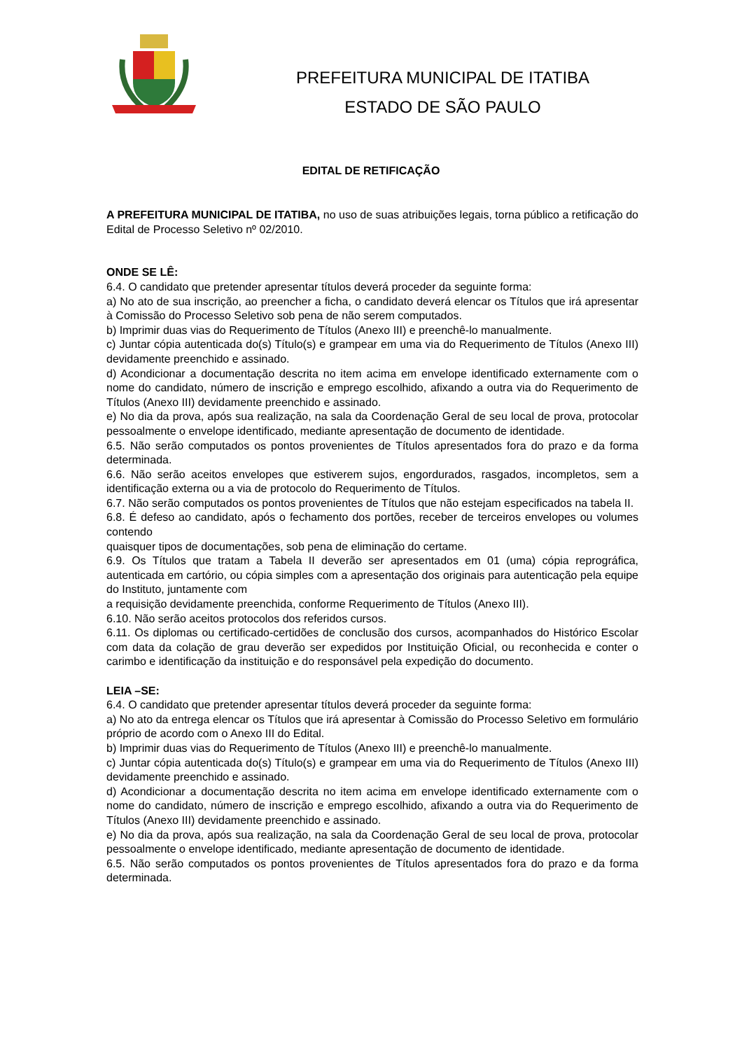PREFEITURA MUNICIPAL DE ITATIBA
ESTADO DE SÃO PAULO
EDITAL DE RETIFICAÇÃO
A PREFEITURA MUNICIPAL DE ITATIBA, no uso de suas atribuições legais, torna público a retificação do Edital de Processo Seletivo nº 02/2010.
ONDE SE LÊ:
6.4. O candidato que pretender apresentar títulos deverá proceder da seguinte forma:
a) No ato de sua inscrição, ao preencher a ficha, o candidato deverá elencar os Títulos que irá apresentar à Comissão do Processo Seletivo sob pena de não serem computados.
b) Imprimir duas vias do Requerimento de Títulos (Anexo III) e preenchê-lo manualmente.
c) Juntar cópia autenticada do(s) Título(s) e grampear em uma via do Requerimento de Títulos (Anexo III) devidamente preenchido e assinado.
d) Acondicionar a documentação descrita no item acima em envelope identificado externamente com o nome do candidato, número de inscrição e emprego escolhido, afixando a outra via do Requerimento de Títulos (Anexo III) devidamente preenchido e assinado.
e) No dia da prova, após sua realização, na sala da Coordenação Geral de seu local de prova, protocolar pessoalmente o envelope identificado, mediante apresentação de documento de identidade.
6.5. Não serão computados os pontos provenientes de Títulos apresentados fora do prazo e da forma determinada.
6.6. Não serão aceitos envelopes que estiverem sujos, engordurados, rasgados, incompletos, sem a identificação externa ou a via de protocolo do Requerimento de Títulos.
6.7. Não serão computados os pontos provenientes de Títulos que não estejam especificados na tabela II.
6.8. É defeso ao candidato, após o fechamento dos portões, receber de terceiros envelopes ou volumes contendo
quaisquer tipos de documentações, sob pena de eliminação do certame.
6.9. Os Títulos que tratam a Tabela II deverão ser apresentados em 01 (uma) cópia reprográfica, autenticada em cartório, ou cópia simples com a apresentação dos originais para autenticação pela equipe do Instituto, juntamente com
a requisição devidamente preenchida, conforme Requerimento de Títulos (Anexo III).
6.10. Não serão aceitos protocolos dos referidos cursos.
6.11. Os diplomas ou certificado-certidões de conclusão dos cursos, acompanhados do Histórico Escolar com data da colação de grau deverão ser expedidos por Instituição Oficial, ou reconhecida e conter o carimbo e identificação da instituição e do responsável pela expedição do documento.
LEIA –SE:
6.4. O candidato que pretender apresentar títulos deverá proceder da seguinte forma:
a) No ato da entrega elencar os Títulos que irá apresentar à Comissão do Processo Seletivo em formulário próprio de acordo com o Anexo III do Edital.
b) Imprimir duas vias do Requerimento de Títulos (Anexo III) e preenchê-lo manualmente.
c) Juntar cópia autenticada do(s) Título(s) e grampear em uma via do Requerimento de Títulos (Anexo III) devidamente preenchido e assinado.
d) Acondicionar a documentação descrita no item acima em envelope identificado externamente com o nome do candidato, número de inscrição e emprego escolhido, afixando a outra via do Requerimento de Títulos (Anexo III) devidamente preenchido e assinado.
e) No dia da prova, após sua realização, na sala da Coordenação Geral de seu local de prova, protocolar pessoalmente o envelope identificado, mediante apresentação de documento de identidade.
6.5. Não serão computados os pontos provenientes de Títulos apresentados fora do prazo e da forma determinada.